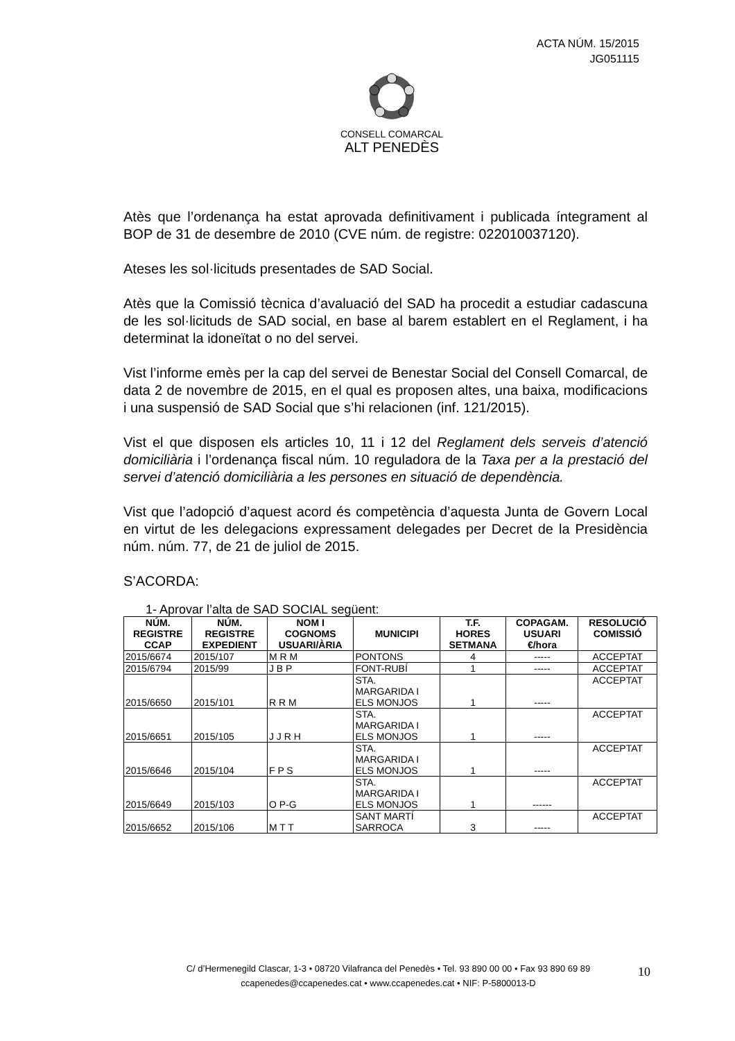ACTA NÚM. 15/2015
JG051115
CONSELL COMARCAL
ALT PENEDÈS
Atès que l’ordenança ha estat aprovada definitivament i publicada íntegrament al BOP de 31 de desembre de 2010 (CVE núm. de registre: 022010037120).
Ateses les sol·licituds presentades de SAD Social.
Atès que la Comissió tècnica d’avaluació del SAD ha procedit a estudiar cadascuna de les sol·licituds de SAD social, en base al barem establert en el Reglament, i ha determinat la idoneïtat o no del servei.
Vist l’informe emès per la cap del servei de Benestar Social del Consell Comarcal, de data 2 de novembre de 2015, en el qual es proposen altes, una baixa, modificacions i una suspensió de SAD Social que s’hi relacionen (inf. 121/2015).
Vist el que disposen els articles 10, 11 i 12 del Reglament dels serveis d’atenció domiciliària i l’ordenança fiscal núm. 10 reguladora de la Taxa per a la prestació del servei d’atenció domiciliària a les persones en situació de dependència.
Vist que l’adopció d’aquest acord és competència d’aquesta Junta de Govern Local en virtut de les delegacions expressament delegades per Decret de la Presidència núm. núm. 77, de 21 de juliol de 2015.
S’ACORDA:
1- Aprovar l’alta de SAD SOCIAL següent:
| NÚM. REGISTRE CCAP | NÚM. REGISTRE EXPEDIENT | NOM I COGNOMS USUARI/ÀRIA | MUNICIPI | T.F. HORES SETMANA | COPAGAM. USUARI €/hora | RESOLUCIÓ COMISSIÓ |
| --- | --- | --- | --- | --- | --- | --- |
| 2015/6674 | 2015/107 | M R M | PONTONS | 4 | ----- | ACCEPTAT |
| 2015/6794 | 2015/99 | J B P | FONT-RUBÍ | 1 | ----- | ACCEPTAT |
| 2015/6650 | 2015/101 | R R M | STA. MARGARIDA I ELS MONJOS | 1 | ----- | ACCEPTAT |
| 2015/6651 | 2015/105 | J J R H | STA. MARGARIDA I ELS MONJOS | 1 | ----- | ACCEPTAT |
| 2015/6646 | 2015/104 | F P S | STA. MARGARIDA I ELS MONJOS | 1 | ----- | ACCEPTAT |
| 2015/6649 | 2015/103 | O P-G | STA. MARGARIDA I ELS MONJOS | 1 | ------ | ACCEPTAT |
| 2015/6652 | 2015/106 | M T T | SANT MARTÍ SARROCA | 3 | ----- | ACCEPTAT |
C/ d’Hermenegild Clascar, 1-3 • 08720 Vilafranca del Penedès • Tel. 93 890 00 00 • Fax 93 890 69 89
ccapenedes@ccapenedes.cat • www.ccapenedes.cat • NIF: P-5800013-D
10